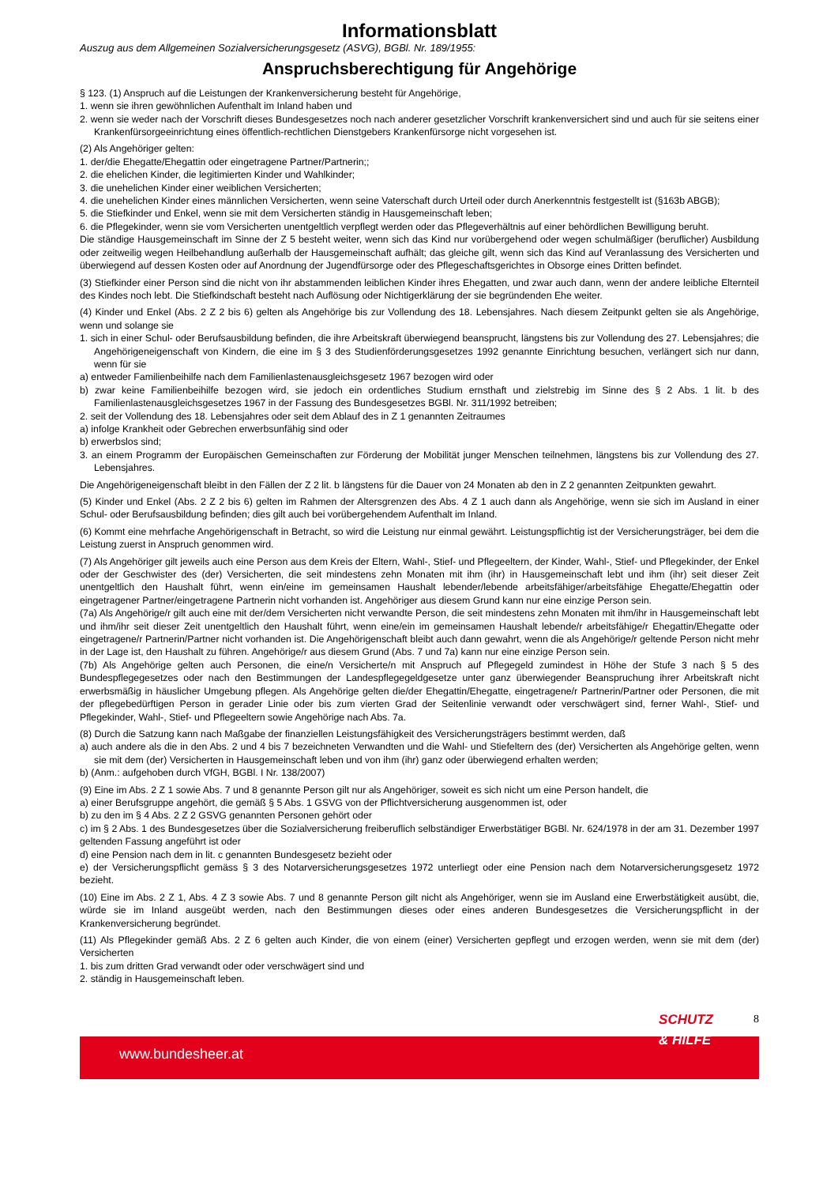Informationsblatt
Auszug aus dem Allgemeinen Sozialversicherungsgesetz (ASVG), BGBl. Nr. 189/1955:
Anspruchsberechtigung für Angehörige
§ 123. (1) Anspruch auf die Leistungen der Krankenversicherung besteht für Angehörige,
1. wenn sie ihren gewöhnlichen Aufenthalt im Inland haben und
2. wenn sie weder nach der Vorschrift dieses Bundesgesetzes noch nach anderer gesetzlicher Vorschrift krankenversichert sind und auch für sie seitens einer Krankenfürsorgeeinrichtung eines öffentlich-rechtlichen Dienstgebers Krankenfürsorge nicht vorgesehen ist.
(2) Als Angehöriger gelten:
1. der/die Ehegatte/Ehegattin oder eingetragene Partner/Partnerin;;
2. die ehelichen Kinder, die legitimierten Kinder und Wahlkinder;
3. die unehelichen Kinder einer weiblichen Versicherten;
4. die unehelichen Kinder eines männlichen Versicherten, wenn seine Vaterschaft durch Urteil oder durch Anerkenntnis festgestellt ist (§163b ABGB);
5. die Stiefkinder und Enkel, wenn sie mit dem Versicherten ständig in Hausgemeinschaft leben;
6. die Pflegekinder, wenn sie vom Versicherten unentgeltlich verpflegt werden oder das Pflegeverhältnis auf einer behördlichen Bewilligung beruht.
Die ständige Hausgemeinschaft im Sinne der Z 5 besteht weiter, wenn sich das Kind nur vorübergehend oder wegen schulmäßiger (beruflicher) Ausbildung oder zeitweilig wegen Heilbehandlung außerhalb der Hausgemeinschaft aufhält; das gleiche gilt, wenn sich das Kind auf Veranlassung des Versicherten und überwiegend auf dessen Kosten oder auf Anordnung der Jugendfürsorge oder des Pflegeschaftsgerichtes in Obsorge eines Dritten befindet.
(3) Stiefkinder einer Person sind die nicht von ihr abstammenden leiblichen Kinder ihres Ehegatten, und zwar auch dann, wenn der andere leibliche Elternteil des Kindes noch lebt. Die Stiefkindschaft besteht nach Auflösung oder Nichtigerklärung der sie begründenden Ehe weiter.
(4) Kinder und Enkel (Abs. 2 Z 2 bis 6) gelten als Angehörige bis zur Vollendung des 18. Lebensjahres. Nach diesem Zeitpunkt gelten sie als Angehörige, wenn und solange sie
1. sich in einer Schul- oder Berufsausbildung befinden, die ihre Arbeitskraft überwiegend beansprucht, längstens bis zur Vollendung des 27. Lebensjahres; die Angehörigeneigenschaft von Kindern, die eine im § 3 des Studienförderungsgesetzes 1992 genannte Einrichtung besuchen, verlängert sich nur dann, wenn für sie
a) entweder Familienbeihilfe nach dem Familienlastenausgleichsgesetz 1967 bezogen wird oder
b) zwar keine Familienbeihilfe bezogen wird, sie jedoch ein ordentliches Studium ernsthaft und zielstrebig im Sinne des § 2 Abs. 1 lit. b des Familienlastenausgleichsgesetzes 1967 in der Fassung des Bundesgesetzes BGBl. Nr. 311/1992 betreiben;
2. seit der Vollendung des 18. Lebensjahres oder seit dem Ablauf des in Z 1 genannten Zeitraumes
a) infolge Krankheit oder Gebrechen erwerbsunfähig sind oder
b) erwerbslos sind;
3. an einem Programm der Europäischen Gemeinschaften zur Förderung der Mobilität junger Menschen teilnehmen, längstens bis zur Vollendung des 27. Lebensjahres.
Die Angehörigeneigenschaft bleibt in den Fällen der Z 2 lit. b längstens für die Dauer von 24 Monaten ab den in Z 2 genannten Zeitpunkten gewahrt.
(5) Kinder und Enkel (Abs. 2 Z 2 bis 6) gelten im Rahmen der Altersgrenzen des Abs. 4 Z 1 auch dann als Angehörige, wenn sie sich im Ausland in einer Schul- oder Berufsausbildung befinden; dies gilt auch bei vorübergehendem Aufenthalt im Inland.
(6) Kommt eine mehrfache Angehörigenschaft in Betracht, so wird die Leistung nur einmal gewährt. Leistungspflichtig ist der Versicherungsträger, bei dem die Leistung zuerst in Anspruch genommen wird.
(7) Als Angehöriger gilt jeweils auch eine Person aus dem Kreis der Eltern, Wahl-, Stief- und Pflegeeltern, der Kinder, Wahl-, Stief- und Pflegekinder, der Enkel oder der Geschwister des (der) Versicherten, die seit mindestens zehn Monaten mit ihm (ihr) in Hausgemeinschaft lebt und ihm (ihr) seit dieser Zeit unentgeltlich den Haushalt führt, wenn ein/eine im gemeinsamen Haushalt lebender/lebende arbeitsfähiger/arbeitsfähige Ehegatte/Ehegattin oder eingetragener Partner/eingetragene Partnerin nicht vorhanden ist. Angehöriger aus diesem Grund kann nur eine einzige Person sein.
(7a) Als Angehörige/r gilt auch eine mit der/dem Versicherten nicht verwandte Person, die seit mindestens zehn Monaten mit ihm/ihr in Hausgemeinschaft lebt und ihm/ihr seit dieser Zeit unentgeltlich den Haushalt führt, wenn eine/ein im gemeinsamen Haushalt lebende/r arbeitsfähige/r Ehegattin/Ehegatte oder eingetragene/r Partnerin/Partner nicht vorhanden ist. Die Angehörigenschaft bleibt auch dann gewahrt, wenn die als Angehörige/r geltende Person nicht mehr in der Lage ist, den Haushalt zu führen. Angehörige/r aus diesem Grund (Abs. 7 und 7a) kann nur eine einzige Person sein.
(7b) Als Angehörige gelten auch Personen, die eine/n Versicherte/n mit Anspruch auf Pflegegeld zumindest in Höhe der Stufe 3 nach § 5 des Bundespflegegesetzes oder nach den Bestimmungen der Landespflegegeldgesetze unter ganz überwiegender Beanspruchung ihrer Arbeitskraft nicht erwerbsmäßig in häuslicher Umgebung pflegen. Als Angehörige gelten die/der Ehegattin/Ehegatte, eingetragene/r Partnerin/Partner oder Personen, die mit der pflegebedürftigen Person in gerader Linie oder bis zum vierten Grad der Seitenlinie verwandt oder verschwägert sind, ferner Wahl-, Stief- und Pflegekinder, Wahl-, Stief- und Pflegeeltern sowie Angehörige nach Abs. 7a.
(8) Durch die Satzung kann nach Maßgabe der finanziellen Leistungsfähigkeit des Versicherungsträgers bestimmt werden, daß
a) auch andere als die in den Abs. 2 und 4 bis 7 bezeichneten Verwandten und die Wahl- und Stiefeltern des (der) Versicherten als Angehörige gelten, wenn sie mit dem (der) Versicherten in Hausgemeinschaft leben und von ihm (ihr) ganz oder überwiegend erhalten werden;
b) (Anm.: aufgehoben durch VfGH, BGBl. I Nr. 138/2007)
(9) Eine im Abs. 2 Z 1 sowie Abs. 7 und 8 genannte Person gilt nur als Angehöriger, soweit es sich nicht um eine Person handelt, die
a) einer Berufsgruppe angehört, die gemäß § 5 Abs. 1 GSVG von der Pflichtversicherung ausgenommen ist, oder
b) zu den im § 4 Abs. 2 Z 2 GSVG genannten Personen gehört oder
c) im § 2 Abs. 1 des Bundesgesetzes über die Sozialversicherung freiberuflich selbständiger Erwerbstätiger BGBl. Nr. 624/1978 in der am 31. Dezember 1997 geltenden Fassung angeführt ist oder
d) eine Pension nach dem in lit. c genannten Bundesgesetz bezieht oder
e) der Versicherungspflicht gemäss § 3 des Notarversicherungsgesetzes 1972 unterliegt oder eine Pension nach dem Notarversicherungsgesetz 1972 bezieht.
(10) Eine im Abs. 2 Z 1, Abs. 4 Z 3 sowie Abs. 7 und 8 genannte Person gilt nicht als Angehöriger, wenn sie im Ausland eine Erwerbstätigkeit ausübt, die, würde sie im Inland ausgeübt werden, nach den Bestimmungen dieses oder eines anderen Bundesgesetzes die Versicherungspflicht in der Krankenversicherung begründet.
(11) Als Pflegekinder gemäß Abs. 2 Z 6 gelten auch Kinder, die von einem (einer) Versicherten gepflegt und erzogen werden, wenn sie mit dem (der) Versicherten
1. bis zum dritten Grad verwandt oder oder verschwägert sind und
2. ständig in Hausgemeinschaft leben.
www.bundesheer.at
SCHUTZ
& HILFE
8